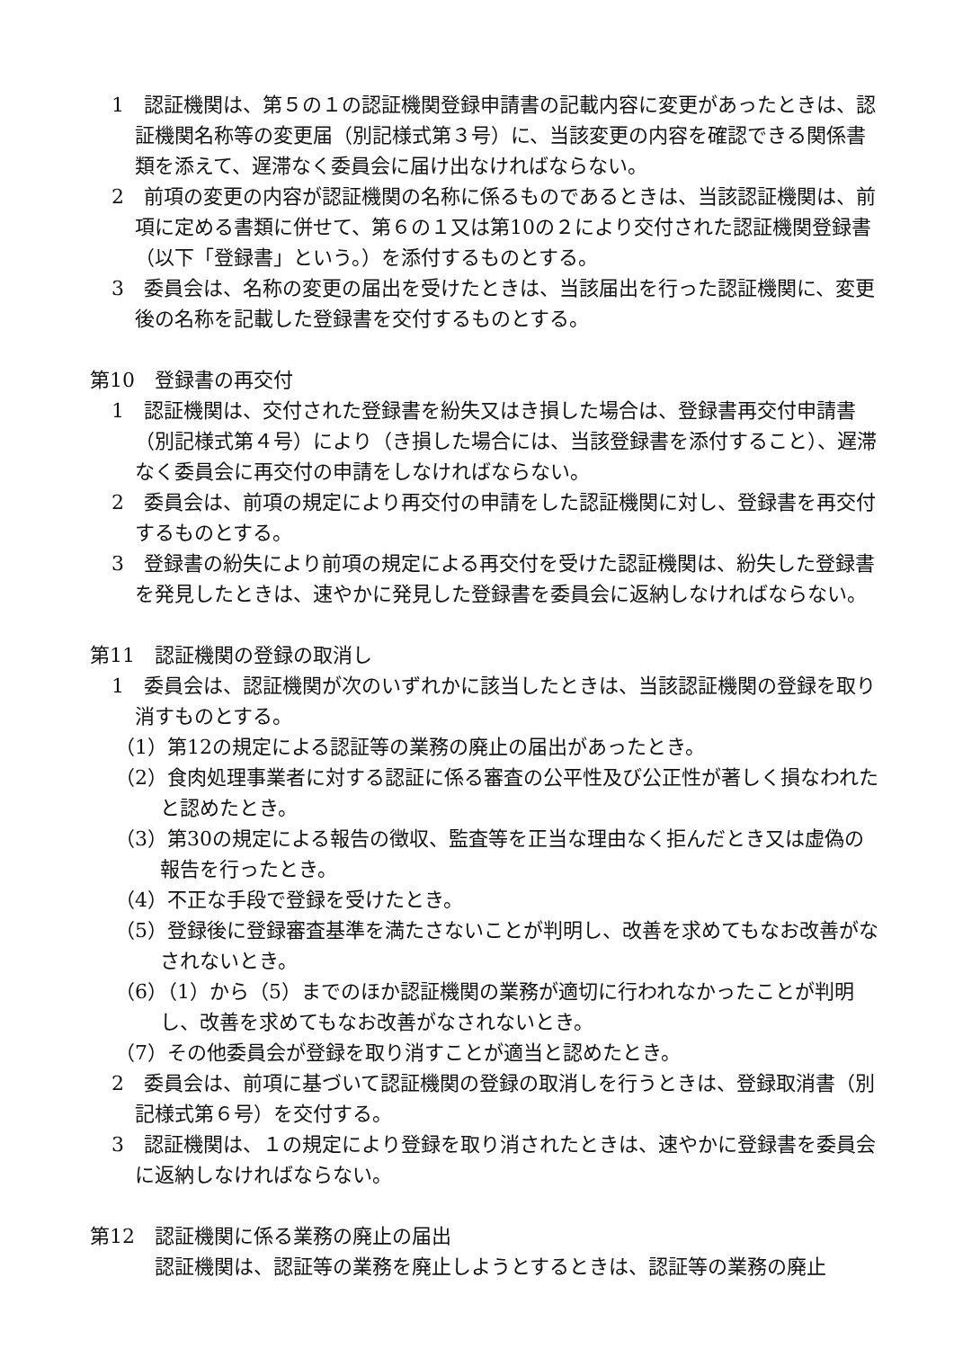1　認証機関は、第５の１の認証機関登録申請書の記載内容に変更があったときは、認証機関名称等の変更届（別記様式第３号）に、当該変更の内容を確認できる関係書類を添えて、遅滞なく委員会に届け出なければならない。
2　前項の変更の内容が認証機関の名称に係るものであるときは、当該認証機関は、前項に定める書類に併せて、第６の１又は第10の２により交付された認証機関登録書（以下「登録書」という。）を添付するものとする。
3　委員会は、名称の変更の届出を受けたときは、当該届出を行った認証機関に、変更後の名称を記載した登録書を交付するものとする。
第10　登録書の再交付
1　認証機関は、交付された登録書を紛失又はき損した場合は、登録書再交付申請書（別記様式第４号）により（き損した場合には、当該登録書を添付すること）、遅滞なく委員会に再交付の申請をしなければならない。
2　委員会は、前項の規定により再交付の申請をした認証機関に対し、登録書を再交付するものとする。
3　登録書の紛失により前項の規定による再交付を受けた認証機関は、紛失した登録書を発見したときは、速やかに発見した登録書を委員会に返納しなければならない。
第11　認証機関の登録の取消し
1　委員会は、認証機関が次のいずれかに該当したときは、当該認証機関の登録を取り消すものとする。
（1）第12の規定による認証等の業務の廃止の届出があったとき。
（2）食肉処理事業者に対する認証に係る審査の公平性及び公正性が著しく損なわれたと認めたとき。
（3）第30の規定による報告の徴収、監査等を正当な理由なく拒んだとき又は虚偽の報告を行ったとき。
（4）不正な手段で登録を受けたとき。
（5）登録後に登録審査基準を満たさないことが判明し、改善を求めてもなお改善がなされないとき。
（6）（1）から（5）までのほか認証機関の業務が適切に行われなかったことが判明し、改善を求めてもなお改善がなされないとき。
（7）その他委員会が登録を取り消すことが適当と認めたとき。
2　委員会は、前項に基づいて認証機関の登録の取消しを行うときは、登録取消書（別記様式第６号）を交付する。
3　認証機関は、１の規定により登録を取り消されたときは、速やかに登録書を委員会に返納しなければならない。
第12　認証機関に係る業務の廃止の届出
認証機関は、認証等の業務を廃止しようとするときは、認証等の業務の廃止